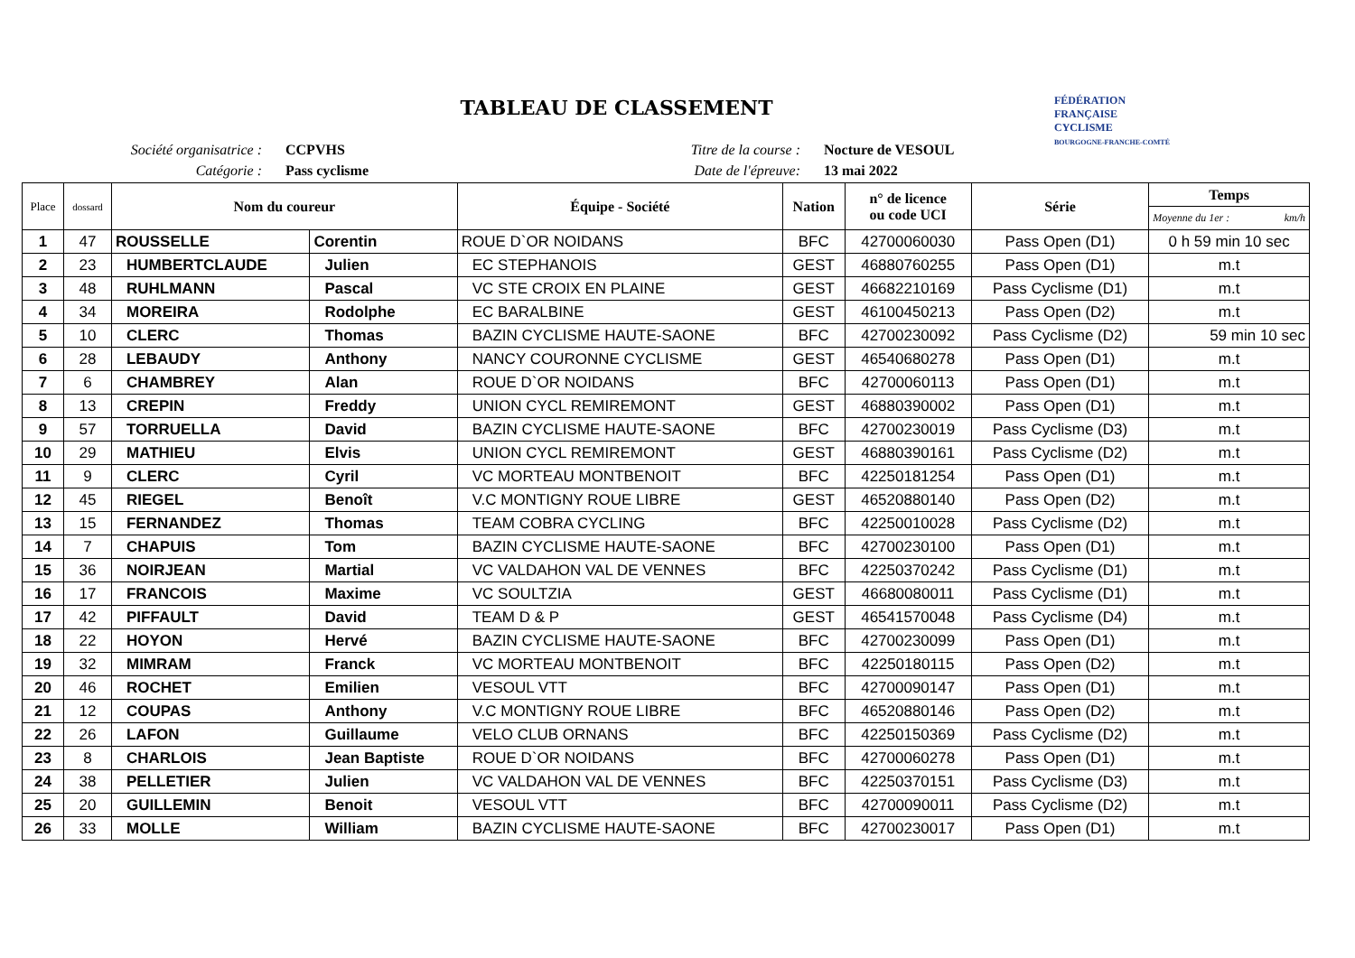TABLEAU DE CLASSEMENT
Société organisatrice :
Catégorie :
CCPVHS
Pass cyclisme
Titre de la course :
Date de l'épreuve:
Nocture de VESOUL
13 mai 2022
FÉDÉRATION
FRANÇAISE
CYCLISME
BOURGOGNE-FRANCHE-COMTÉ
| Place | dossard | Nom du coureur | | Équipe - Société | Nation | n° de licence ou code UCI | Série | Temps |
| --- | --- | --- | --- | --- | --- | --- | --- | --- |
| | | | | | | | | Moyenne du 1er : km/h |
| 1 | 47 | ROUSSELLE | Corentin | ROUE D`OR NOIDANS | BFC | 42700060030 | Pass Open (D1) | 0 h 59 min 10 sec |
| 2 | 23 | HUMBERTCLAUDE | Julien | EC STEPHANOIS | GEST | 46880760255 | Pass Open (D1) | m.t |
| 3 | 48 | RUHLMANN | Pascal | VC STE CROIX EN PLAINE | GEST | 46682210169 | Pass Cyclisme (D1) | m.t |
| 4 | 34 | MOREIRA | Rodolphe | EC BARALBINE | GEST | 46100450213 | Pass Open (D2) | m.t |
| 5 | 10 | CLERC | Thomas | BAZIN CYCLISME HAUTE-SAONE | BFC | 42700230092 | Pass Cyclisme (D2) | 59 min 10 sec |
| 6 | 28 | LEBAUDY | Anthony | NANCY COURONNE CYCLISME | GEST | 46540680278 | Pass Open (D1) | m.t |
| 7 | 6 | CHAMBREY | Alan | ROUE D`OR NOIDANS | BFC | 42700060113 | Pass Open (D1) | m.t |
| 8 | 13 | CREPIN | Freddy | UNION CYCL REMIREMONT | GEST | 46880390002 | Pass Open (D1) | m.t |
| 9 | 57 | TORRUELLA | David | BAZIN CYCLISME HAUTE-SAONE | BFC | 42700230019 | Pass Cyclisme (D3) | m.t |
| 10 | 29 | MATHIEU | Elvis | UNION CYCL REMIREMONT | GEST | 46880390161 | Pass Cyclisme (D2) | m.t |
| 11 | 9 | CLERC | Cyril | VC MORTEAU MONTBENOIT | BFC | 42250181254 | Pass Open (D1) | m.t |
| 12 | 45 | RIEGEL | Benoît | V.C MONTIGNY ROUE LIBRE | GEST | 46520880140 | Pass Open (D2) | m.t |
| 13 | 15 | FERNANDEZ | Thomas | TEAM COBRA CYCLING | BFC | 42250010028 | Pass Cyclisme (D2) | m.t |
| 14 | 7 | CHAPUIS | Tom | BAZIN CYCLISME HAUTE-SAONE | BFC | 42700230100 | Pass Open (D1) | m.t |
| 15 | 36 | NOIRJEAN | Martial | VC VALDAHON VAL DE VENNES | BFC | 42250370242 | Pass Cyclisme (D1) | m.t |
| 16 | 17 | FRANCOIS | Maxime | VC SOULTZIA | GEST | 46680080011 | Pass Cyclisme (D1) | m.t |
| 17 | 42 | PIFFAULT | David | TEAM D & P | GEST | 46541570048 | Pass Cyclisme (D4) | m.t |
| 18 | 22 | HOYON | Hervé | BAZIN CYCLISME HAUTE-SAONE | BFC | 42700230099 | Pass Open (D1) | m.t |
| 19 | 32 | MIMRAM | Franck | VC MORTEAU MONTBENOIT | BFC | 42250180115 | Pass Open (D2) | m.t |
| 20 | 46 | ROCHET | Emilien | VESOUL VTT | BFC | 42700090147 | Pass Open (D1) | m.t |
| 21 | 12 | COUPAS | Anthony | V.C MONTIGNY ROUE LIBRE | BFC | 46520880146 | Pass Open (D2) | m.t |
| 22 | 26 | LAFON | Guillaume | VELO CLUB ORNANS | BFC | 42250150369 | Pass Cyclisme (D2) | m.t |
| 23 | 8 | CHARLOIS | Jean Baptiste | ROUE D`OR NOIDANS | BFC | 42700060278 | Pass Open (D1) | m.t |
| 24 | 38 | PELLETIER | Julien | VC VALDAHON VAL DE VENNES | BFC | 42250370151 | Pass Cyclisme (D3) | m.t |
| 25 | 20 | GUILLEMIN | Benoit | VESOUL VTT | BFC | 42700090011 | Pass Cyclisme (D2) | m.t |
| 26 | 33 | MOLLE | William | BAZIN CYCLISME HAUTE-SAONE | BFC | 42700230017 | Pass Open (D1) | m.t |